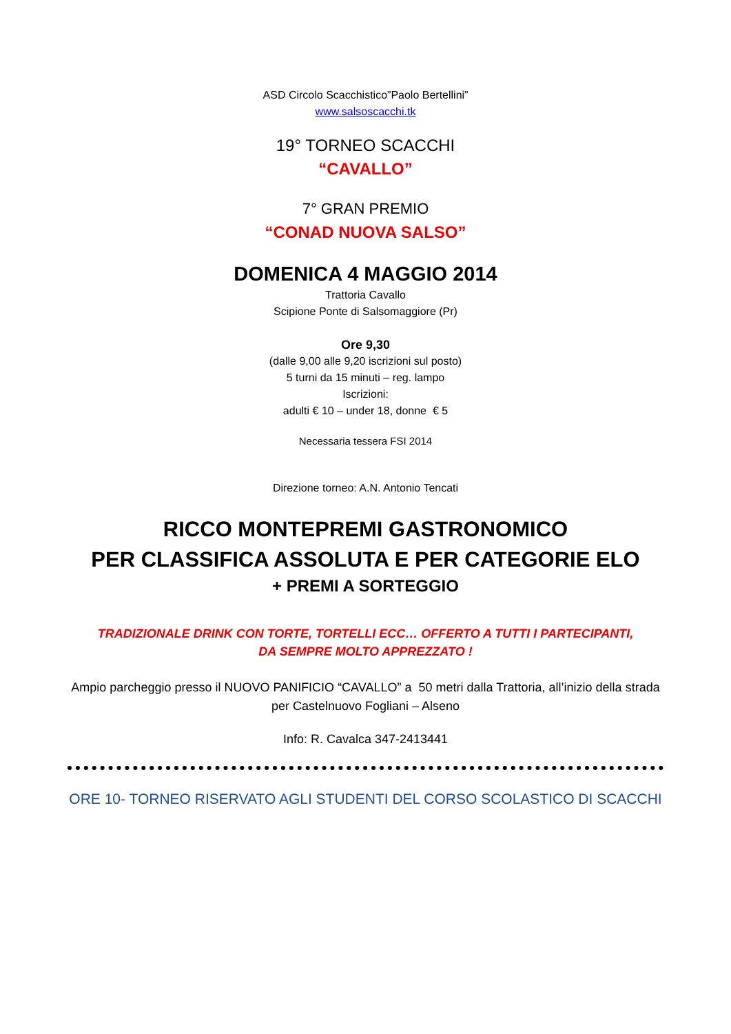ASD Circolo Scacchistico”Paolo Bertellini”
www.salsoscacchi.tk
19° TORNEO SCACCHI
“CAVALLO”
7° GRAN PREMIO
“CONAD NUOVA SALSO”
DOMENICA 4 MAGGIO 2014
Trattoria Cavallo
Scipione Ponte di Salsomaggiore (Pr)
Ore 9,30
(dalle 9,00 alle 9,20 iscrizioni sul posto)
5 turni da 15 minuti – reg. lampo
Iscrizioni:
adulti € 10 – under 18, donne € 5
Necessaria tessera FSI 2014
Direzione torneo: A.N. Antonio Tencati
RICCO MONTEPREMI GASTRONOMICO
PER CLASSIFICA ASSOLUTA E PER CATEGORIE ELO
+ PREMI A SORTEGGIO
TRADIZIONALE DRINK CON TORTE, TORTELLI ECC… OFFERTO A TUTTI I PARTECIPANTI, DA SEMPRE MOLTO APPREZZATO !
Ampio parcheggio presso il NUOVO PANIFICIO “CAVALLO” a 50 metri dalla Trattoria, all’inizio della strada per Castelnuovo Fogliani – Alseno
Info: R. Cavalca 347-2413441
ORE 10- TORNEO RISERVATO AGLI STUDENTI DEL CORSO SCOLASTICO DI SCACCHI